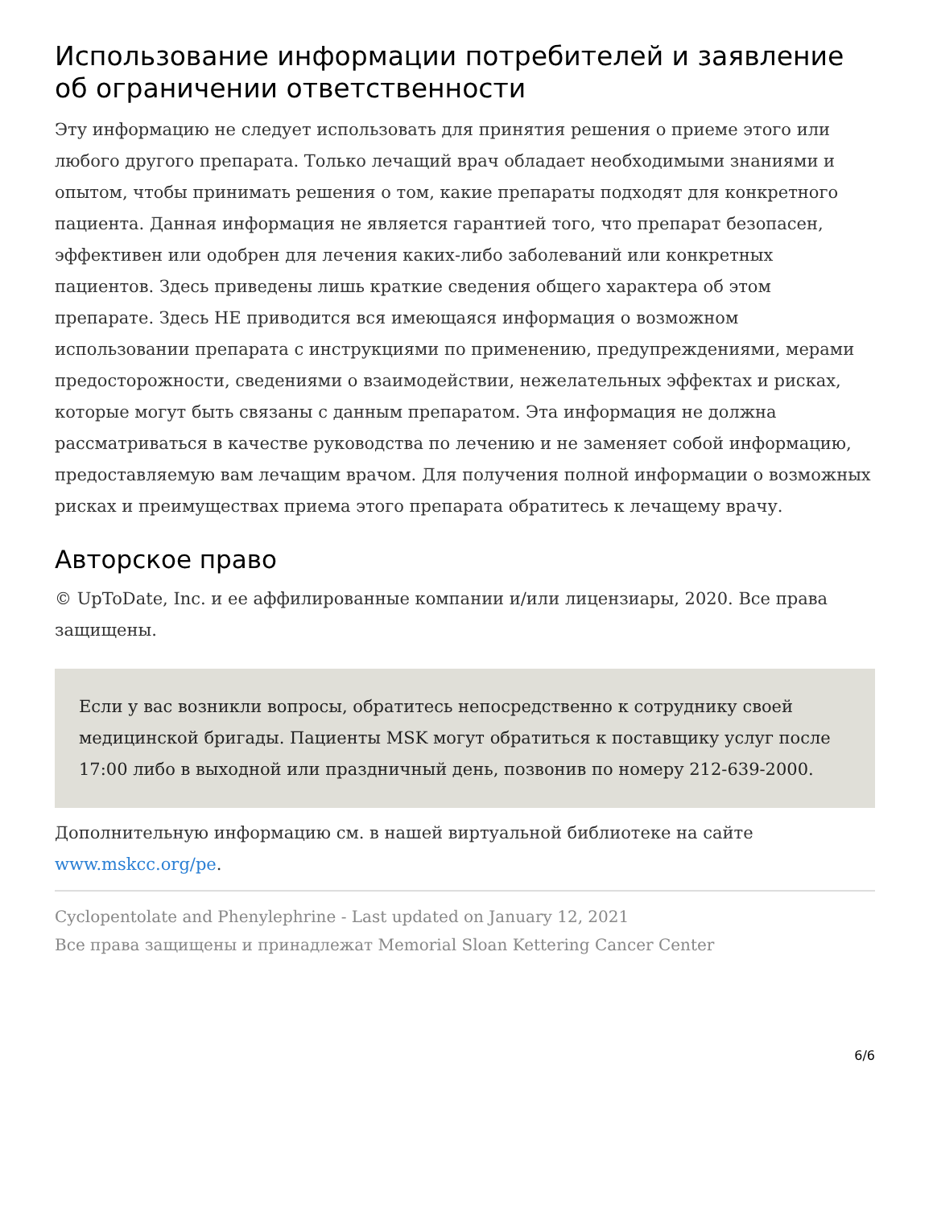Использование информации потребителей и заявление об ограничении ответственности
Эту информацию не следует использовать для принятия решения о приеме этого или любого другого препарата. Только лечащий врач обладает необходимыми знаниями и опытом, чтобы принимать решения о том, какие препараты подходят для конкретного пациента. Данная информация не является гарантией того, что препарат безопасен, эффективен или одобрен для лечения каких-либо заболеваний или конкретных пациентов. Здесь приведены лишь краткие сведения общего характера об этом препарате. Здесь НЕ приводится вся имеющаяся информация о возможном использовании препарата с инструкциями по применению, предупреждениями, мерами предосторожности, сведениями о взаимодействии, нежелательных эффектах и рисках, которые могут быть связаны с данным препаратом. Эта информация не должна рассматриваться в качестве руководства по лечению и не заменяет собой информацию, предоставляемую вам лечащим врачом. Для получения полной информации о возможных рисках и преимуществах приема этого препарата обратитесь к лечащему врачу.
Авторское право
© UpToDate, Inc. и ее аффилированные компании и/или лицензиары, 2020. Все права защищены.
Если у вас возникли вопросы, обратитесь непосредственно к сотруднику своей медицинской бригады. Пациенты MSK могут обратиться к поставщику услуг после 17:00 либо в выходной или праздничный день, позвонив по номеру 212-639-2000.
Дополнительную информацию см. в нашей виртуальной библиотеке на сайте www.mskcc.org/pe.
Cyclopentolate and Phenylephrine - Last updated on January 12, 2021
Все права защищены и принадлежат Memorial Sloan Kettering Cancer Center
6/6